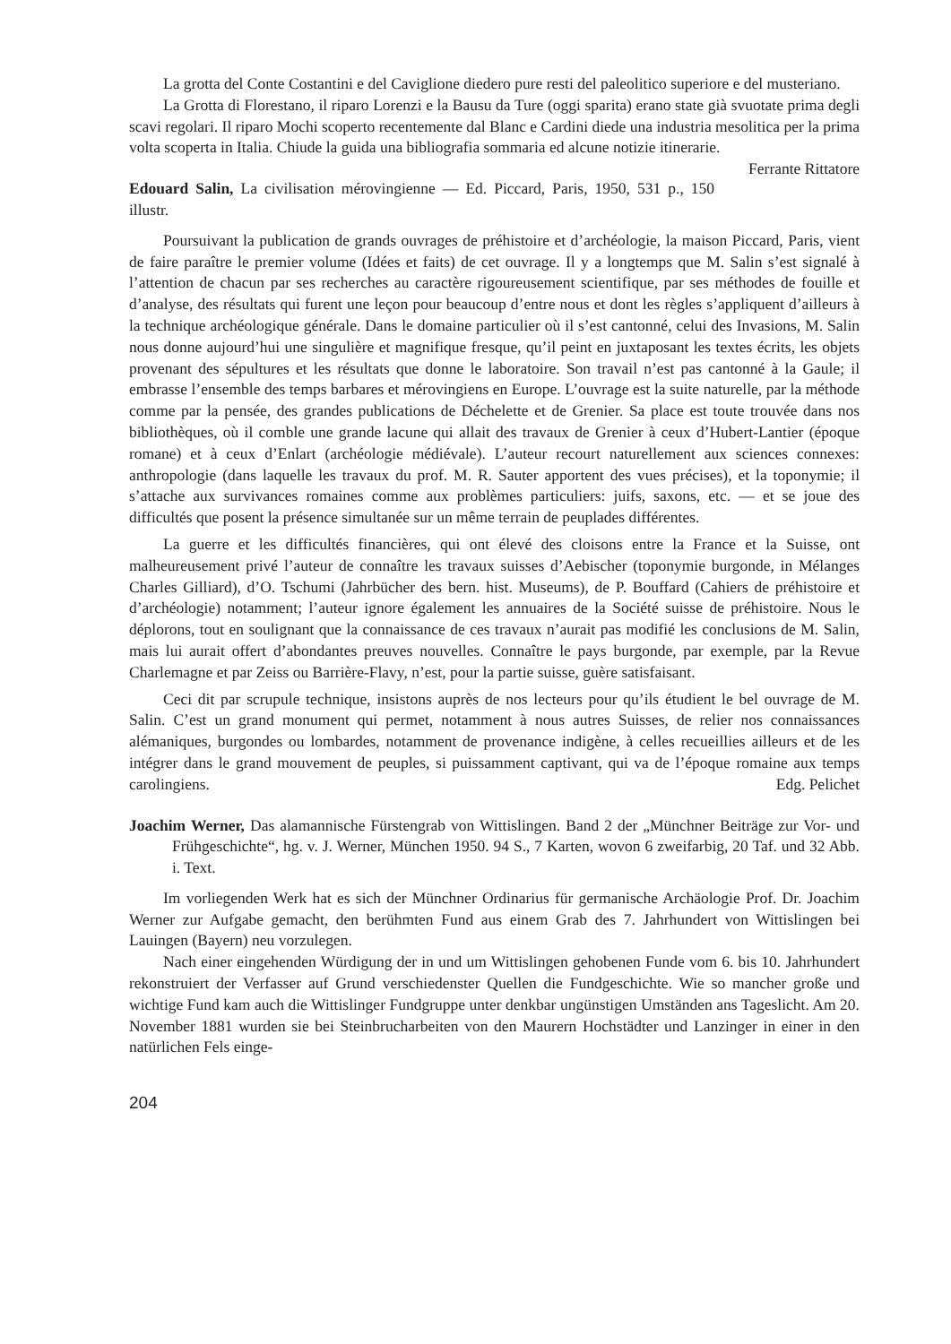La grotta del Conte Costantini e del Caviglione diedero pure resti del paleolitico superiore e del musteriano.
La Grotta di Florestano, il riparo Lorenzi e la Bausu da Ture (oggi sparita) erano state già svuotate prima degli scavi regolari. Il riparo Mochi scoperto recentemente dal Blanc e Cardini diede una industria mesolitica per la prima volta scoperta in Italia. Chiude la guida una bibliografia sommaria ed alcune notizie itinerarie. Ferrante Rittatore
Edouard Salin, La civilisation mérovingienne — Ed. Piccard, Paris, 1950, 531 p., 150 illustr.
Poursuivant la publication de grands ouvrages de préhistoire et d’archéologie, la maison Piccard, Paris, vient de faire paraître le premier volume (Idées et faits) de cet ouvrage. Il y a longtemps que M. Salin s’est signalé à l’attention de chacun par ses recherches au caractère rigoureusement scientifique, par ses méthodes de fouille et d’analyse, des résultats qui furent une leçon pour beaucoup d’entre nous et dont les règles s’appliquent d’ailleurs à la technique archéologique générale. Dans le domaine particulier où il s’est cantonné, celui des Invasions, M. Salin nous donne aujourd’hui une singulière et magnifique fresque, qu’il peint en juxtaposant les textes écrits, les objets provenant des sépultures et les résultats que donne le laboratoire. Son travail n’est pas cantonné à la Gaule; il embrasse l’ensemble des temps barbares et mérovingiens en Europe. L’ouvrage est la suite naturelle, par la méthode comme par la pensée, des grandes publications de Déchelette et de Grenier. Sa place est toute trouvée dans nos bibliothèques, où il comble une grande lacune qui allait des travaux de Grenier à ceux d’Hubert-Lantier (époque romane) et à ceux d’Enlart (archéologie médiévale). L’auteur recourt naturellement aux sciences connexes: anthropologie (dans laquelle les travaux du prof. M. R. Sauter apportent des vues précises), et la toponymie; il s’attache aux survivances romaines comme aux problèmes particuliers: juifs, saxons, etc. — et se joue des difficultés que posent la présence simultanée sur un même terrain de peuplades différentes.
La guerre et les difficultés financières, qui ont élevé des cloisons entre la France et la Suisse, ont malheureusement privé l’auteur de connaître les travaux suisses d’Aebischer (toponymie burgonde, in Mélanges Charles Gilliard), d’O. Tschumi (Jahrbücher des bern. hist. Museums), de P. Bouffard (Cahiers de préhistoire et d’archéologie) notamment; l’auteur ignore également les annuaires de la Société suisse de préhistoire. Nous le déplorons, tout en soulignant que la connaissance de ces travaux n’aurait pas modifié les conclusions de M. Salin, mais lui aurait offert d’abondantes preuves nouvelles. Connaître le pays burgonde, par exemple, par la Revue Charlemagne et par Zeiss ou Barrière-Flavy, n’est, pour la partie suisse, guère satisfaisant.
Ceci dit par scrupule technique, insistons auprès de nos lecteurs pour qu’ils étudient le bel ouvrage de M. Salin. C’est un grand monument qui permet, notamment à nous autres Suisses, de relier nos connaissances alémaniques, burgondes ou lombardes, notamment de provenance indigène, à celles recueillies ailleurs et de les intégrer dans le grand mouvement de peuples, si puissamment captivant, qui va de l’époque romaine aux temps carolingiens. Edg. Pelichet
Joachim Werner, Das alamannische Fürstengrab von Wittislingen. Band 2 der „Münchner Beiträge zur Vor- und Frühgeschichte“, hg. v. J. Werner, München 1950. 94 S., 7 Karten, wovon 6 zweifarbig, 20 Taf. und 32 Abb. i. Text.
Im vorliegenden Werk hat es sich der Münchner Ordinarius für germanische Archäologie Prof. Dr. Joachim Werner zur Aufgabe gemacht, den berühmten Fund aus einem Grab des 7. Jahrhundert von Wittislingen bei Lauingen (Bayern) neu vorzulegen.
Nach einer eingehenden Würdigung der in und um Wittislingen gehobenen Funde vom 6. bis 10. Jahrhundert rekonstruiert der Verfasser auf Grund verschiedenster Quellen die Fundgeschichte. Wie so mancher große und wichtige Fund kam auch die Wittislinger Fundgruppe unter denkbar ungünstigen Umständen ans Tageslicht. Am 20. November 1881 wurden sie bei Steinbrucharbeiten von den Maurern Hochstädter und Lanzinger in einer in den natürlichen Fels einge-
204